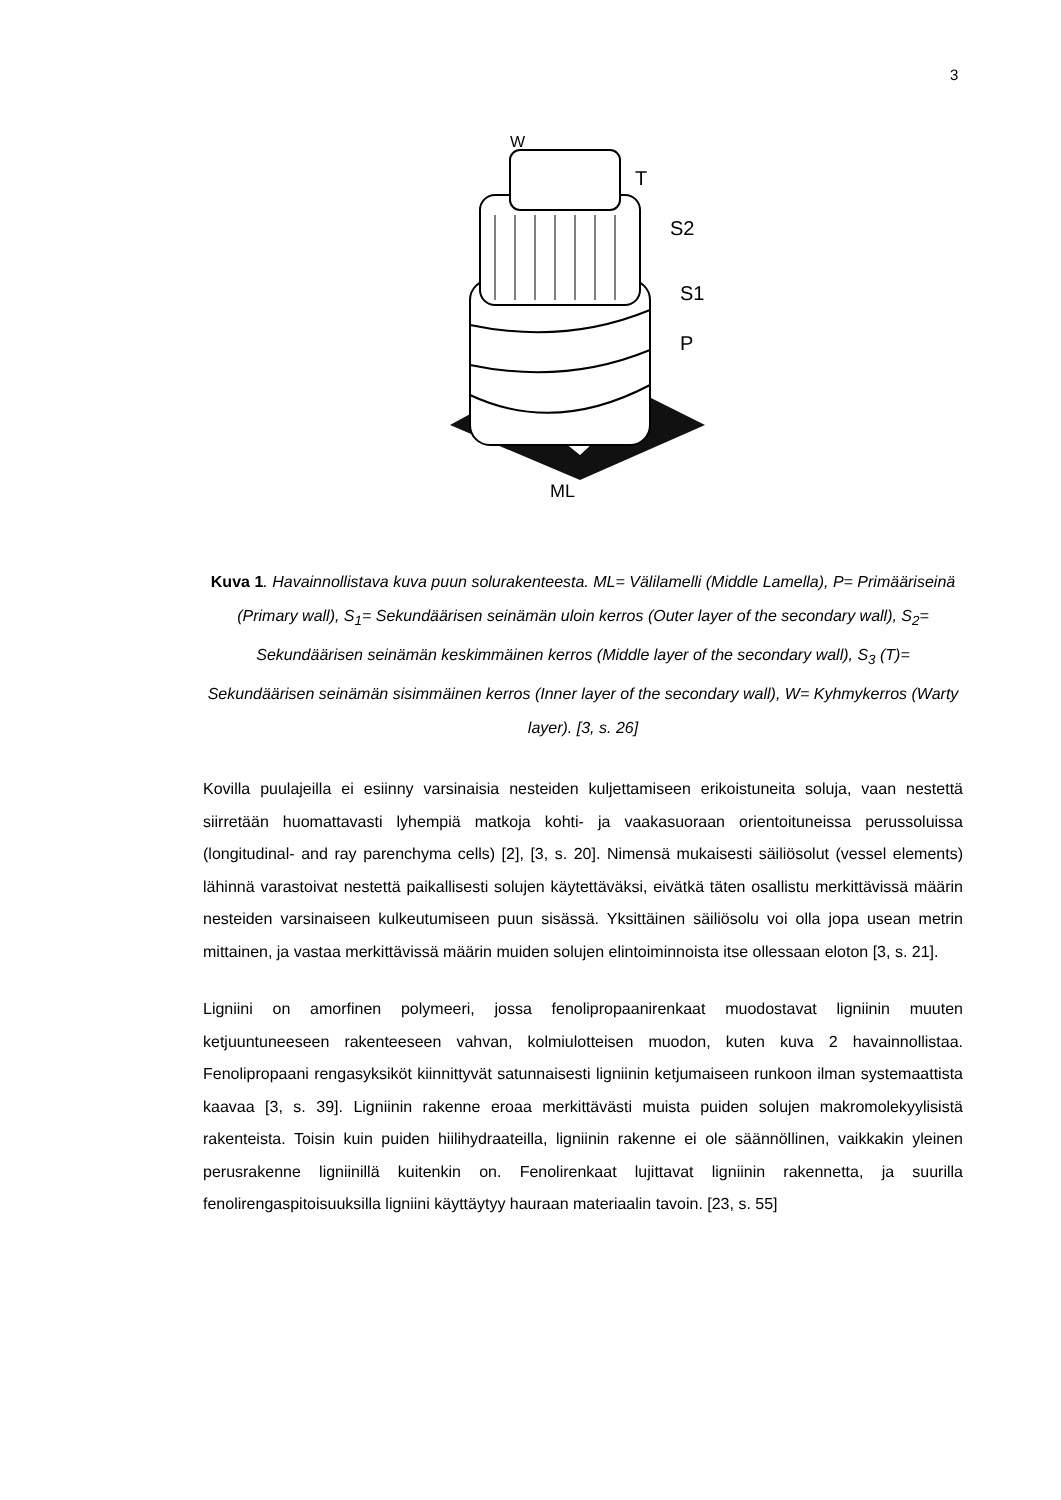3
W
T
S2
S1
P
ML
Kuva 1. Havainnollistava kuva puun solurakenteesta. ML= Välilamelli (Middle Lamella), P= Primääriseinä (Primary wall), S<sub>1</sub>= Sekundäärisen seinämän uloin kerros (Outer layer of the secondary wall), S<sub>2</sub>= Sekundäärisen seinämän keskimmäinen kerros (Middle layer of the secondary wall), S<sub>3</sub> (T)= Sekundäärisen seinämän sisimmäinen kerros (Inner layer of the secondary wall), W= Kyhmykerros (Warty layer). [3, s. 26]
Kovilla puulajeilla ei esiinny varsinaisia nesteiden kuljettamiseen erikoistuneita soluja, vaan nestettä siirretään huomattavasti lyhempiä matkoja kohti- ja vaakasuoraan orientoituneissa perussoluissa (longitudinal- and ray parenchyma cells) [2], [3, s. 20]. Nimensä mukaisesti säiliösolut (vessel elements) lähinnä varastoivat nestettä paikallisesti solujen käytettäväksi, eivätkä täten osallistu merkittävissä määrin nesteiden varsinaiseen kulkeutumiseen puun sisässä. Yksittäinen säiliösolu voi olla jopa usean metrin mittainen, ja vastaa merkittävissä määrin muiden solujen elintoiminnoista itse ollessaan eloton [3, s. 21].
Ligniini on amorfinen polymeeri, jossa fenolipropaanirenkaat muodostavat ligniinin muuten ketjuuntuneeseen rakenteeseen vahvan, kolmiulotteisen muodon, kuten kuva 2 havainnollistaa. Fenolipropaani rengasyksiköt kiinnittyvät satunnaisesti ligniinin ketjumaiseen runkoon ilman systemaattista kaavaa [3, s. 39]. Ligniinin rakenne eroaa merkittävästi muista puiden solujen makromolekyylisistä rakenteista. Toisin kuin puiden hiilihydraateilla, ligniinin rakenne ei ole säännöllinen, vaikkakin yleinen perusrakenne ligniinillä kuitenkin on. Fenolirenkaat lujittavat ligniinin rakennetta, ja suurilla fenolirengaspitoisuuksilla ligniini käyttäytyy hauraan materiaalin tavoin. [23, s. 55]